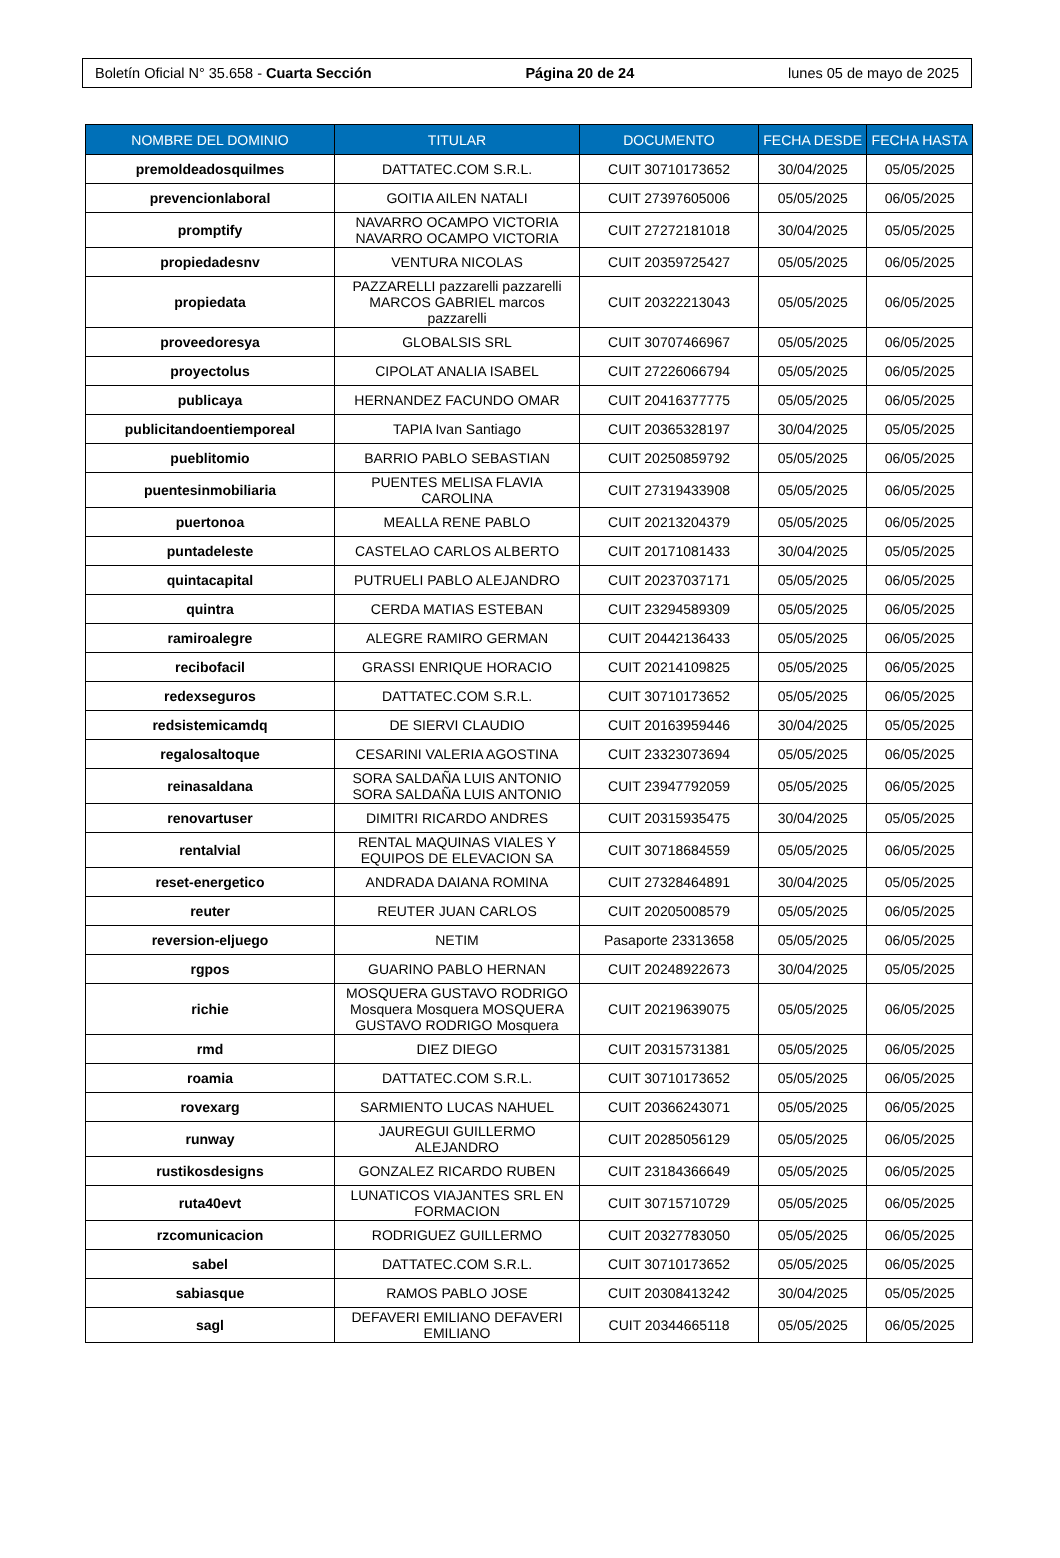Boletín Oficial N° 35.658 - Cuarta Sección Página 20 de 24 lunes 05 de mayo de 2025
| NOMBRE DEL DOMINIO | TITULAR | DOCUMENTO | FECHA DESDE | FECHA HASTA |
| --- | --- | --- | --- | --- |
| premoldeadosquilmes | DATTATEC.COM S.R.L. | CUIT 30710173652 | 30/04/2025 | 05/05/2025 |
| prevencionlaboral | GOITIA AILEN NATALI | CUIT 27397605006 | 05/05/2025 | 06/05/2025 |
| promptify | NAVARRO OCAMPO VICTORIA NAVARRO OCAMPO VICTORIA | CUIT 27272181018 | 30/04/2025 | 05/05/2025 |
| propiedadesnv | VENTURA NICOLAS | CUIT 20359725427 | 05/05/2025 | 06/05/2025 |
| propiedata | PAZZARELLI pazzarelli pazzarelli MARCOS GABRIEL marcos pazzarelli | CUIT 20322213043 | 05/05/2025 | 06/05/2025 |
| proveedoresya | GLOBALSIS SRL | CUIT 30707466967 | 05/05/2025 | 06/05/2025 |
| proyectolus | CIPOLAT ANALIA ISABEL | CUIT 27226066794 | 05/05/2025 | 06/05/2025 |
| publicaya | HERNANDEZ FACUNDO OMAR | CUIT 20416377775 | 05/05/2025 | 06/05/2025 |
| publicitandoentiemporeal | TAPIA Ivan Santiago | CUIT 20365328197 | 30/04/2025 | 05/05/2025 |
| pueblitomio | BARRIO PABLO SEBASTIAN | CUIT 20250859792 | 05/05/2025 | 06/05/2025 |
| puentesinmobiliaria | PUENTES MELISA FLAVIA CAROLINA | CUIT 27319433908 | 05/05/2025 | 06/05/2025 |
| puertonoa | MEALLA RENE PABLO | CUIT 20213204379 | 05/05/2025 | 06/05/2025 |
| puntadeleste | CASTELAO CARLOS ALBERTO | CUIT 20171081433 | 30/04/2025 | 05/05/2025 |
| quintacapital | PUTRUELI PABLO ALEJANDRO | CUIT 20237037171 | 05/05/2025 | 06/05/2025 |
| quintra | CERDA MATIAS ESTEBAN | CUIT 23294589309 | 05/05/2025 | 06/05/2025 |
| ramiroalegre | ALEGRE RAMIRO GERMAN | CUIT 20442136433 | 05/05/2025 | 06/05/2025 |
| recibofacil | GRASSI ENRIQUE HORACIO | CUIT 20214109825 | 05/05/2025 | 06/05/2025 |
| redexseguros | DATTATEC.COM S.R.L. | CUIT 30710173652 | 05/05/2025 | 06/05/2025 |
| redsistemicamdq | DE SIERVI CLAUDIO | CUIT 20163959446 | 30/04/2025 | 05/05/2025 |
| regalosaltoque | CESARINI VALERIA AGOSTINA | CUIT 23323073694 | 05/05/2025 | 06/05/2025 |
| reinasaldana | SORA SALDAÑA LUIS ANTONIO SORA SALDAÑA LUIS ANTONIO | CUIT 23947792059 | 05/05/2025 | 06/05/2025 |
| renovartuser | DIMITRI RICARDO ANDRES | CUIT 20315935475 | 30/04/2025 | 05/05/2025 |
| rentalvial | RENTAL MAQUINAS VIALES Y EQUIPOS DE ELEVACION SA | CUIT 30718684559 | 05/05/2025 | 06/05/2025 |
| reset-energetico | ANDRADA DAIANA ROMINA | CUIT 27328464891 | 30/04/2025 | 05/05/2025 |
| reuter | REUTER JUAN CARLOS | CUIT 20205008579 | 05/05/2025 | 06/05/2025 |
| reversion-eljuego | NETIM | Pasaporte 23313658 | 05/05/2025 | 06/05/2025 |
| rgpos | GUARINO PABLO HERNAN | CUIT 20248922673 | 30/04/2025 | 05/05/2025 |
| richie | MOSQUERA GUSTAVO RODRIGO Mosquera Mosquera MOSQUERA GUSTAVO RODRIGO Mosquera | CUIT 20219639075 | 05/05/2025 | 06/05/2025 |
| rmd | DIEZ DIEGO | CUIT 20315731381 | 05/05/2025 | 06/05/2025 |
| roamia | DATTATEC.COM S.R.L. | CUIT 30710173652 | 05/05/2025 | 06/05/2025 |
| rovexarg | SARMIENTO LUCAS NAHUEL | CUIT 20366243071 | 05/05/2025 | 06/05/2025 |
| runway | JAUREGUI GUILLERMO ALEJANDRO | CUIT 20285056129 | 05/05/2025 | 06/05/2025 |
| rustikosdesigns | GONZALEZ RICARDO RUBEN | CUIT 23184366649 | 05/05/2025 | 06/05/2025 |
| ruta40evt | LUNATICOS VIAJANTES SRL EN FORMACION | CUIT 30715710729 | 05/05/2025 | 06/05/2025 |
| rzcomunicacion | RODRIGUEZ GUILLERMO | CUIT 20327783050 | 05/05/2025 | 06/05/2025 |
| sabel | DATTATEC.COM S.R.L. | CUIT 30710173652 | 05/05/2025 | 06/05/2025 |
| sabiasque | RAMOS PABLO JOSE | CUIT 20308413242 | 30/04/2025 | 05/05/2025 |
| sagl | DEFAVERI EMILIANO DEFAVERI EMILIANO | CUIT 20344665118 | 05/05/2025 | 06/05/2025 |